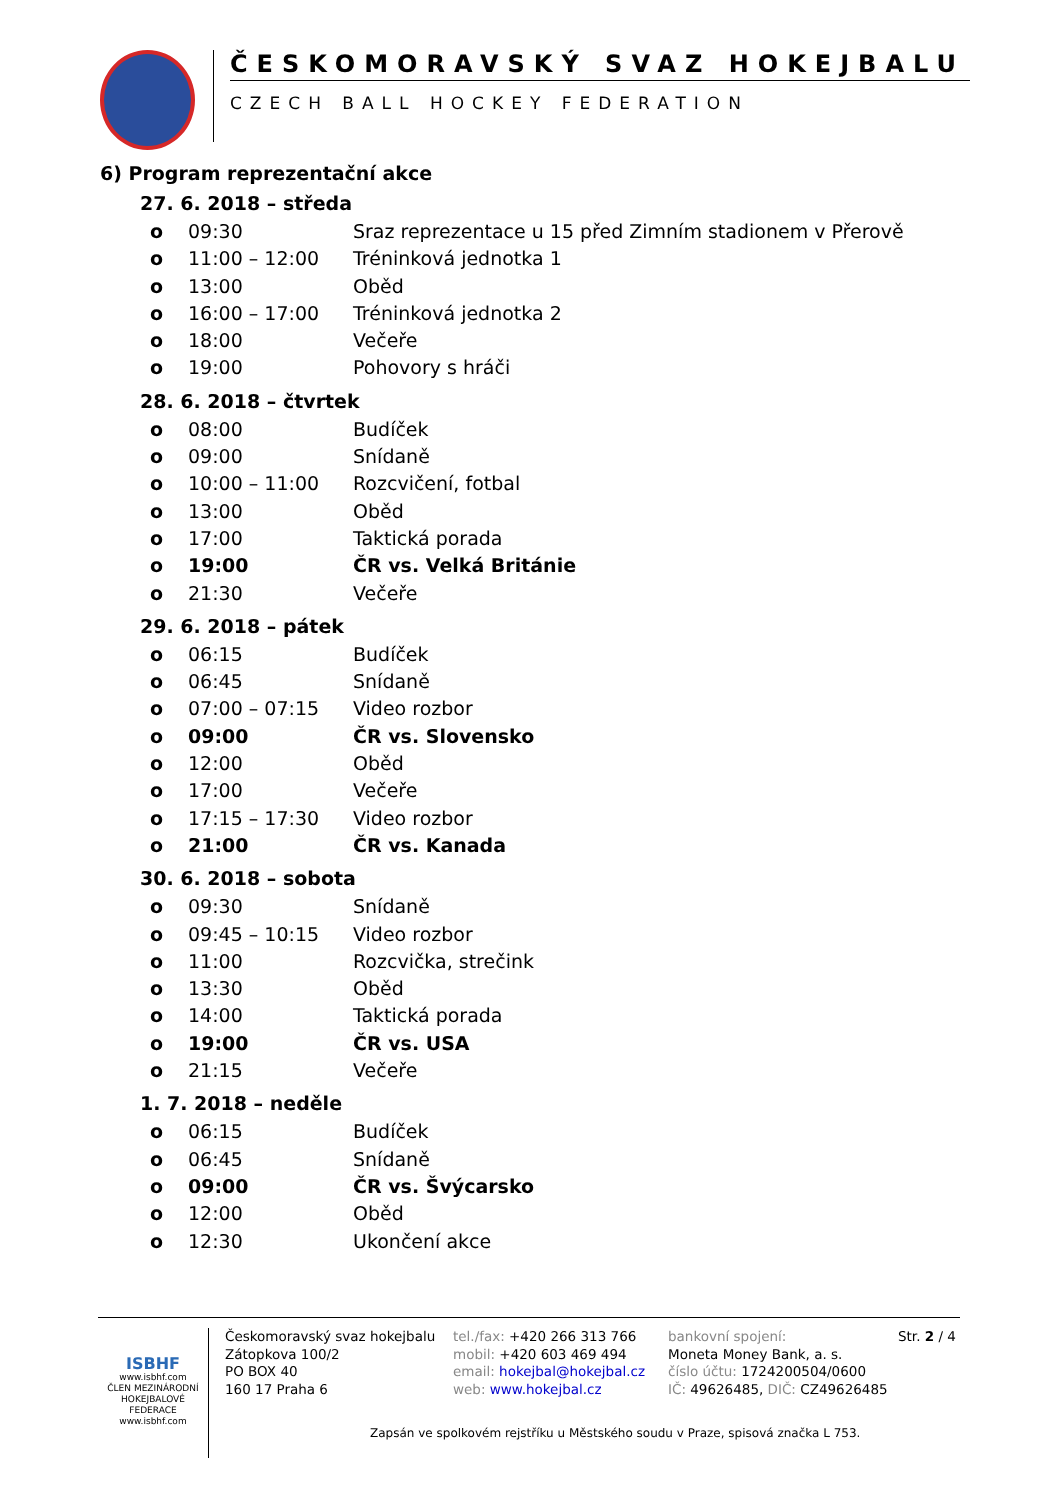ČESKOMORAVSKÝ SVAZ HOKEJBALU
CZECH BALL HOCKEY FEDERATION
6) Program reprezentační akce
27. 6. 2018 – středa
o 09:30 Sraz reprezentace u 15 před Zimním stadionem v Přerově
o 11:00 – 12:00 Tréninková jednotka 1
o 13:00 Oběd
o 16:00 – 17:00 Tréninková jednotka 2
o 18:00 Večeře
o 19:00 Pohovory s hráči
28. 6. 2018 – čtvrtek
o 08:00 Budíček
o 09:00 Snídaně
o 10:00 – 11:00 Rozcvičení, fotbal
o 13:00 Oběd
o 17:00 Taktická porada
o 19:00 ČR vs. Velká Británie
o 21:30 Večeře
29. 6. 2018 – pátek
o 06:15 Budíček
o 06:45 Snídaně
o 07:00 – 07:15 Video rozbor
o 09:00 ČR vs. Slovensko
o 12:00 Oběd
o 17:00 Večeře
o 17:15 – 17:30 Video rozbor
o 21:00 ČR vs. Kanada
30. 6. 2018 – sobota
o 09:30 Snídaně
o 09:45 – 10:15 Video rozbor
o 11:00 Rozcvička, strečink
o 13:30 Oběd
o 14:00 Taktická porada
o 19:00 ČR vs. USA
o 21:15 Večeře
1. 7. 2018 – neděle
o 06:15 Budíček
o 06:45 Snídaně
o 09:00 ČR vs. Švýcarsko
o 12:00 Oběd
o 12:30 Ukončení akce
ISBHF
www.isbhf.com
ČLEN MEZINÁRODNÍ HOKEJBALOVÉ FEDERACE
www.isbhf.com
Českomoravský svaz hokejbalu
Zátopkova 100/2
PO BOX 40
160 17 Praha 6
tel./fax: +420 266 313 766
mobil: +420 603 469 494
email: hokejbal@hokejbal.cz
web: www.hokejbal.cz
bankovní spojení:
Moneta Money Bank, a. s.
číslo účtu: 1724200504/0600
IČ: 49626485, DIČ: CZ49626485
Str. 2 / 4
Zapsán ve spolkovém rejstříku u Městského soudu v Praze, spisová značka L 753.